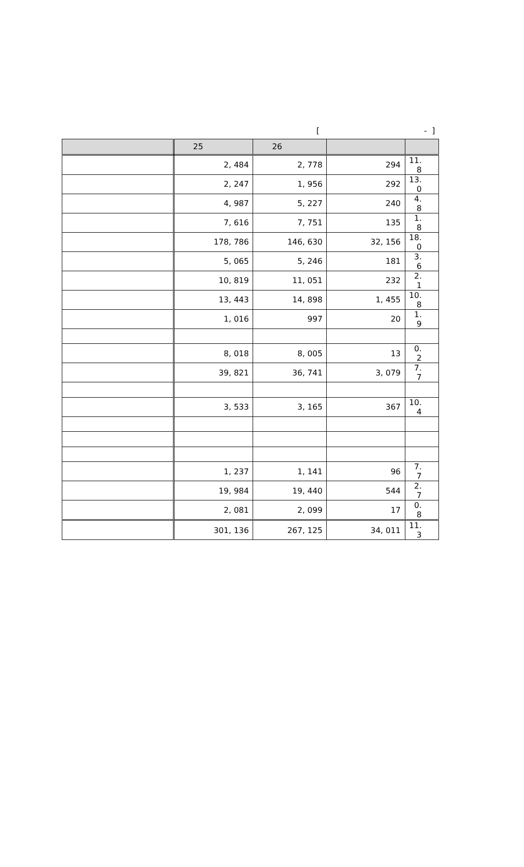[- ]
| | 25 | 26 | | |
| --- | --- | --- | --- | --- |
| | 2, 484 | 2, 778 | 294 | 11. 8 |
| | 2, 247 | 1, 956 | 292 | 13. 0 |
| | 4, 987 | 5, 227 | 240 | 4. 8 |
| | 7, 616 | 7, 751 | 135 | 1. 8 |
| | 178, 786 | 146, 630 | 32, 156 | 18. 0 |
| | 5, 065 | 5, 246 | 181 | 3. 6 |
| | 10, 819 | 11, 051 | 232 | 2. 1 |
| | 13, 443 | 14, 898 | 1, 455 | 10. 8 |
| | 1, 016 | 997 | 20 | 1. 9 |
| | 8, 018 | 8, 005 | 13 | 0. 2 |
| | 39, 821 | 36, 741 | 3, 079 | 7. 7 |
| | 3, 533 | 3, 165 | 367 | 10. 4 |
| | 1, 237 | 1, 141 | 96 | 7. 7 |
| | 19, 984 | 19, 440 | 544 | 2. 7 |
| | 2, 081 | 2, 099 | 17 | 0. 8 |
| | 301, 136 | 267, 125 | 34, 011 | 11. 3 |